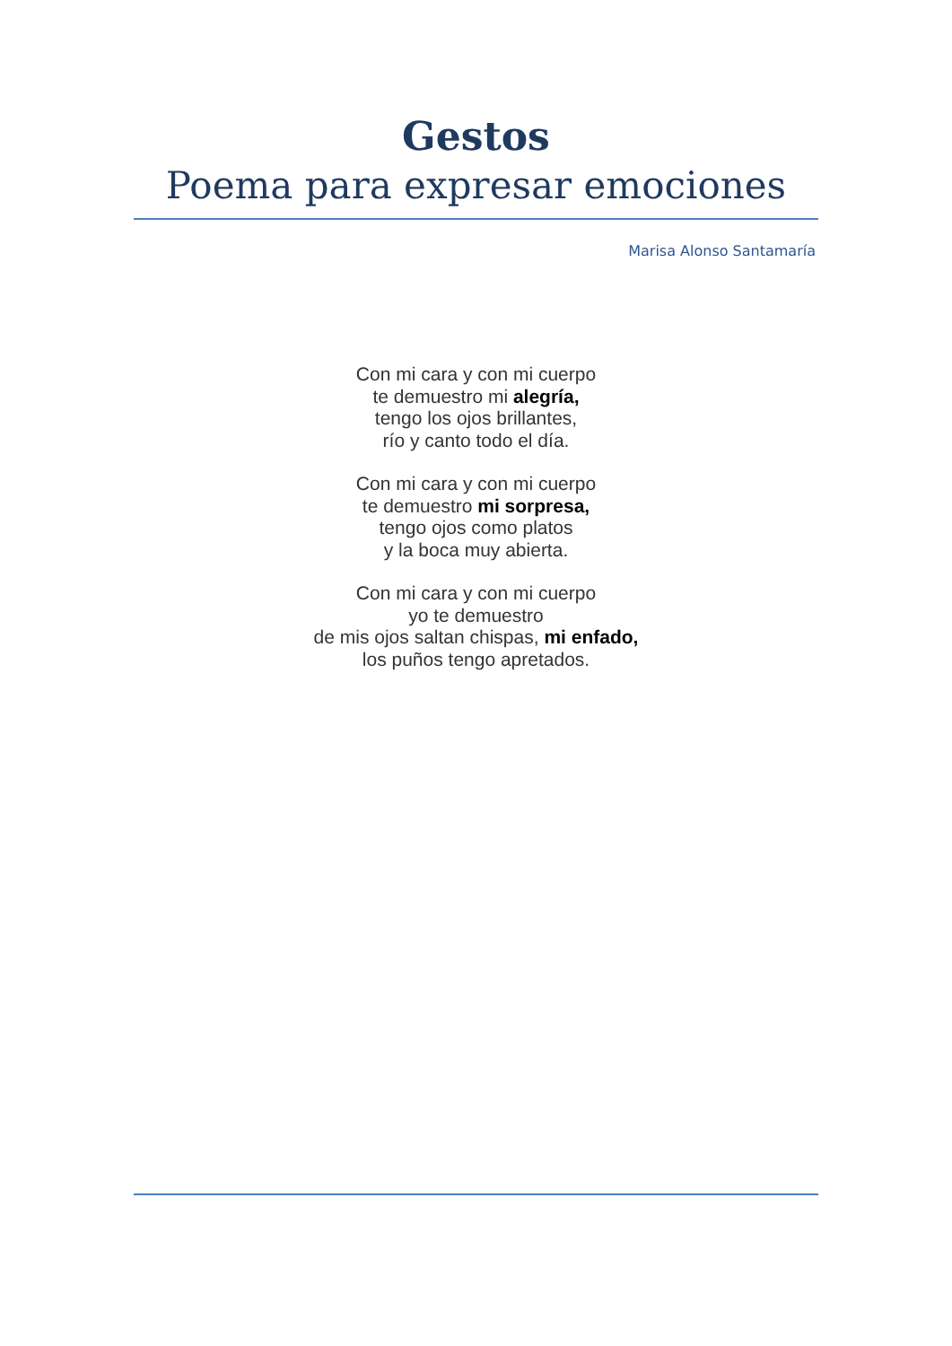Gestos
Poema para expresar emociones
Marisa Alonso Santamaría
Con mi cara y con mi cuerpo
te demuestro mi alegría,
tengo los ojos brillantes,
río y canto todo el día.
Con mi cara y con mi cuerpo
te demuestro mi sorpresa,
tengo ojos como platos
y la boca muy abierta.
Con mi cara y con mi cuerpo
yo te demuestro
de mis ojos saltan chispas, mi enfado,
los puños tengo apretados.